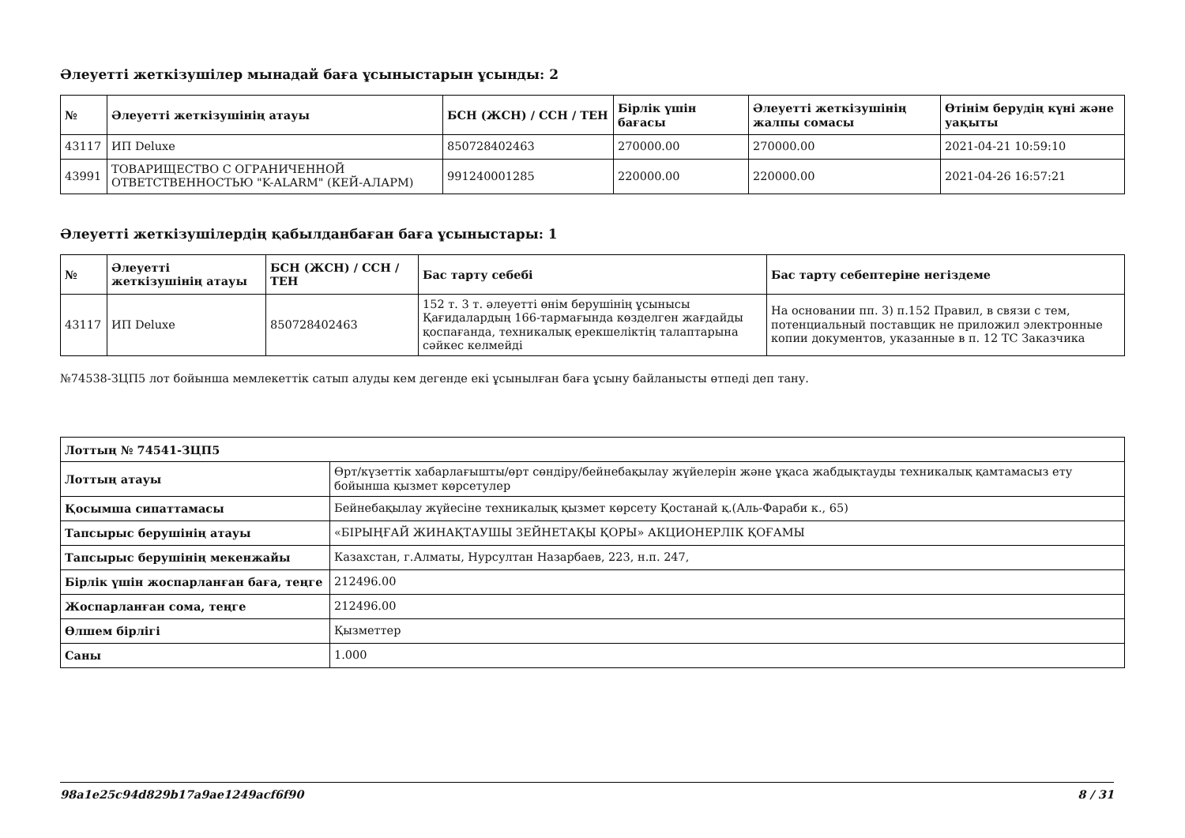Әлеуетті жеткізушілер мынадай баға ұсыныстарын ұсынды: 2
| № | Әлеуетті жеткізушінің атауы | БСН (ЖСН) / ССН / ТЕН | Бірлік үшін бағасы | Әлеуетті жеткізушінің жалпы сомасы | Өтінім берудің күні және уақыты |
| --- | --- | --- | --- | --- | --- |
| 43117 | ИП Deluxe | 850728402463 | 270000.00 | 270000.00 | 2021-04-21 10:59:10 |
| 43991 | ТОВАРИЩЕСТВО С ОГРАНИЧЕННОЙ ОТВЕТСТВЕННОСТЬЮ "K-ALARM" (КЕЙ-АЛАРМ) | 991240001285 | 220000.00 | 220000.00 | 2021-04-26 16:57:21 |
Әлеуетті жеткізушілердің қабылданбаған баға ұсыныстары: 1
| № | Әлеуетті жеткізушінің атауы | БСН (ЖСН) / ССН / ТЕН | Бас тарту себебі | Бас тарту себептеріне негіздеме |
| --- | --- | --- | --- | --- |
| 43117 | ИП Deluxe | 850728402463 | 152 т. 3 т. әлеуетті өнім берушінің ұсынысы Қағидалардың 166-тармағында көзделген жағдайды қоспағанда, техникалық ерекшеліктің талаптарына сәйкес келмейді | На основании пп. 3) п.152 Правил, в связи с тем, потенциальный поставщик не приложил электронные копии документов, указанные в п. 12 ТС Заказчика |
№74538-ЗЦП5 лот бойынша мемлекеттік сатып алуды кем дегенде екі ұсынылған баға ұсыну байланысты өтпеді деп тану.
| Лоттың № 74541-ЗЦП5 | |
| --- | --- |
| Лоттың атауы | Өрт/күзеттік хабарлағышты/өрт сөндіру/бейнебақылау жүйелерін және ұқаса жабдықтауды техникалық қамтамасыз ету бойынша қызмет көрсетулер |
| Қосымша сипаттамасы | Бейнебақылау жүйесіне техникалық қызмет көрсету Қостанай қ.(Аль-Фараби к., 65) |
| Тапсырыс берушінің атауы | «БІРЫҢҒАЙ ЖИНАҚТАУШЫ ЗЕЙНЕТАҚЫ ҚОРЫ» АКЦИОНЕРЛІК ҚОҒАМЫ |
| Тапсырыс берушінің мекенжайы | Казахстан, г.Алматы, Нурсултан Назарбаев, 223, н.п. 247, |
| Бірлік үшін жоспарланған баға, теңге | 212496.00 |
| Жоспарланған сома, теңге | 212496.00 |
| Өлшем бірлігі | Қызметтер |
| Саны | 1.000 |
98a1e25c94d829b17a9ae1249acf6f90 8 / 31